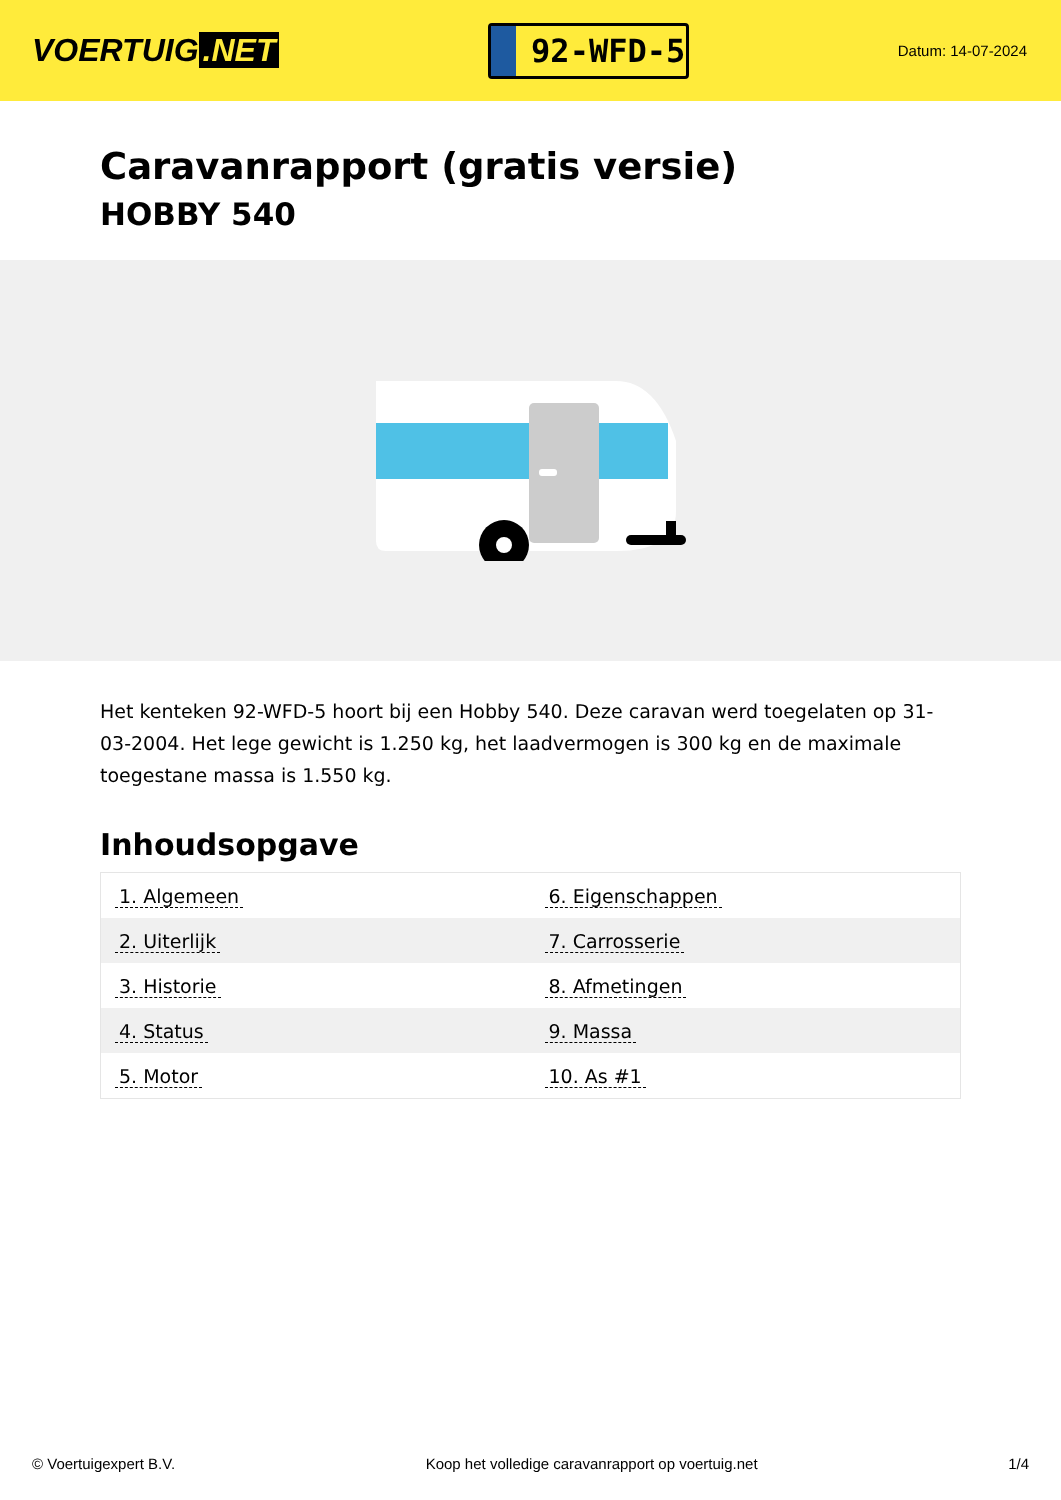VOERTUIG.NET
92-WFD-5
Datum: 14-07-2024
Caravanrapport (gratis versie)
HOBBY 540
Het kenteken 92-WFD-5 hoort bij een Hobby 540. Deze caravan werd toegelaten op 31-03-2004. Het lege gewicht is 1.250 kg, het laadvermogen is 300 kg en de maximale toegestane massa is 1.550 kg.
Inhoudsopgave
| 1. Algemeen | 6. Eigenschappen |
| 2. Uiterlijk | 7. Carrosserie |
| 3. Historie | 8. Afmetingen |
| 4. Status | 9. Massa |
| 5. Motor | 10. As #1 |
© Voertuigexpert B.V. Koop het volledige caravanrapport op voertuig.net
1/4